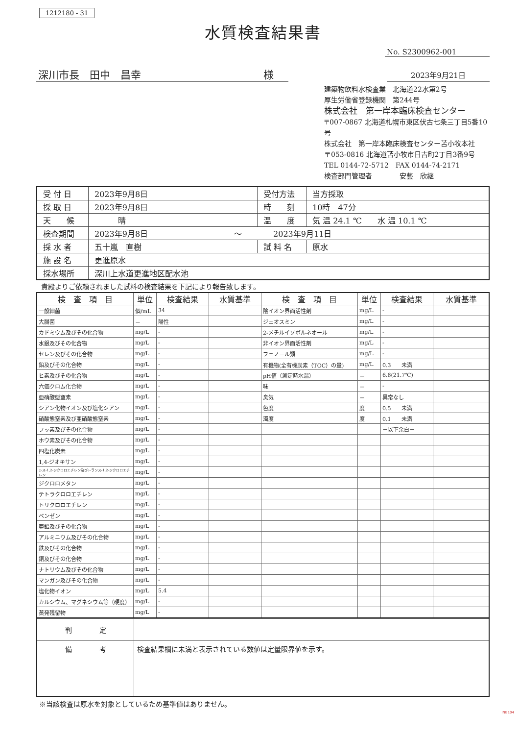1212180 - 31
水質検査結果書
No. S2300962-001
深川市長　田中　昌幸 様
2023年9月21日
建築物飲料水検査業　北海道22水第2号
厚生労働省登録機関　第244号
株式会社　第一岸本臨床検査センター
〒007-0867 北海道札幌市東区伏古七条三丁目5番10号
株式会社　第一岸本臨床検査センター苫小牧本社
〒053-0816 北海道苫小牧市日吉町2丁目3番9号
TEL 0144-72-5712　FAX 0144-74-2171
検査部門管理者　　　　安藝　欣継
| 受 付 日 | 2023年9月8日 | 受付方法 | 当方採取 |
| 採 取 日 | 2023年9月8日 | 時 刻 | 10時 47分 |
| 天 候 | 晴 | 温 度 | 気 温 24.1 ℃ 水 温 10.1 ℃ |
| 検査期間 | 2023年9月8日 ～ 2023年9月11日 | | |
| 採 水 者 | 五十嵐 直樹 | 試 料 名 | 原水 |
| 施 設 名 | 更進原水 | | |
| 採水場所 | 深川上水道更進地区配水池 | | |
貴殿よりご依頼されました試料の検査結果を下記により報告致します。
| 検 査 項 目 | 単位 | 検査結果 | 水質基準 | 検 査 項 目 | 単位 | 検査結果 | 水質基準 |
| --- | --- | --- | --- | --- | --- | --- | --- |
| 一般細菌 | 個/mL | 34 | | 陰イオン界面活性剤 | mg/L | - | |
| 大腸菌 | － | 陽性 | | ジェオスミン | mg/L | - | |
| カドミウム及びその化合物 | mg/L | - | | 2-メチルイソボルネオール | mg/L | - | |
| 水銀及びその化合物 | mg/L | - | | 非イオン界面活性剤 | mg/L | - | |
| セレン及びその化合物 | mg/L | - | | フェノール類 | mg/L | - | |
| 鉛及びその化合物 | mg/L | - | | 有機物(全有機炭素（TOC）の量) | mg/L | 0.3 未満 | |
| ヒ素及びその化合物 | mg/L | - | | pH値（測定時水温） | － | 6.8(21.7℃) | |
| 六価クロム化合物 | mg/L | - | | 味 | － | - | |
| 亜硝酸態窒素 | mg/L | - | | 臭気 | － | 異常なし | |
| シアン化物イオン及び塩化シアン | mg/L | - | | 色度 | 度 | 0.5 未満 | |
| 硝酸態窒素及び亜硝酸態窒素 | mg/L | - | | 濁度 | 度 | 0.1 未満 | |
| フッ素及びその化合物 | mg/L | - | | | | －以下余白－ | |
| ホウ素及びその化合物 | mg/L | - | | | | | |
| 四塩化炭素 | mg/L | - | | | | | |
| 1,4-ジオキサン | mg/L | - | | | | | |
| シス-1,2-ジクロロエチレン及びトランス-1,2-ジクロロエチレン | mg/L | - | | | | | |
| ジクロロメタン | mg/L | - | | | | | |
| テトラクロロエチレン | mg/L | - | | | | | |
| トリクロロエチレン | mg/L | - | | | | | |
| ベンゼン | mg/L | - | | | | | |
| 亜鉛及びその化合物 | mg/L | - | | | | | |
| アルミニウム及びその化合物 | mg/L | - | | | | | |
| 鉄及びその化合物 | mg/L | - | | | | | |
| 銅及びその化合物 | mg/L | - | | | | | |
| ナトリウム及びその化合物 | mg/L | - | | | | | |
| マンガン及びその化合物 | mg/L | - | | | | | |
| 塩化物イオン | mg/L | 5.4 | | | | | |
| カルシウム、マグネシウム等（硬度） | mg/L | - | | | | | |
| 蒸発残留物 | mg/L | - | | | | | |
| 判 定 | |
| 備 考 | 検査結果欄に未満と表示されている数値は定量限界値を示す。 |
※当該検査は原水を対象としているため基準値はありません。
INB104